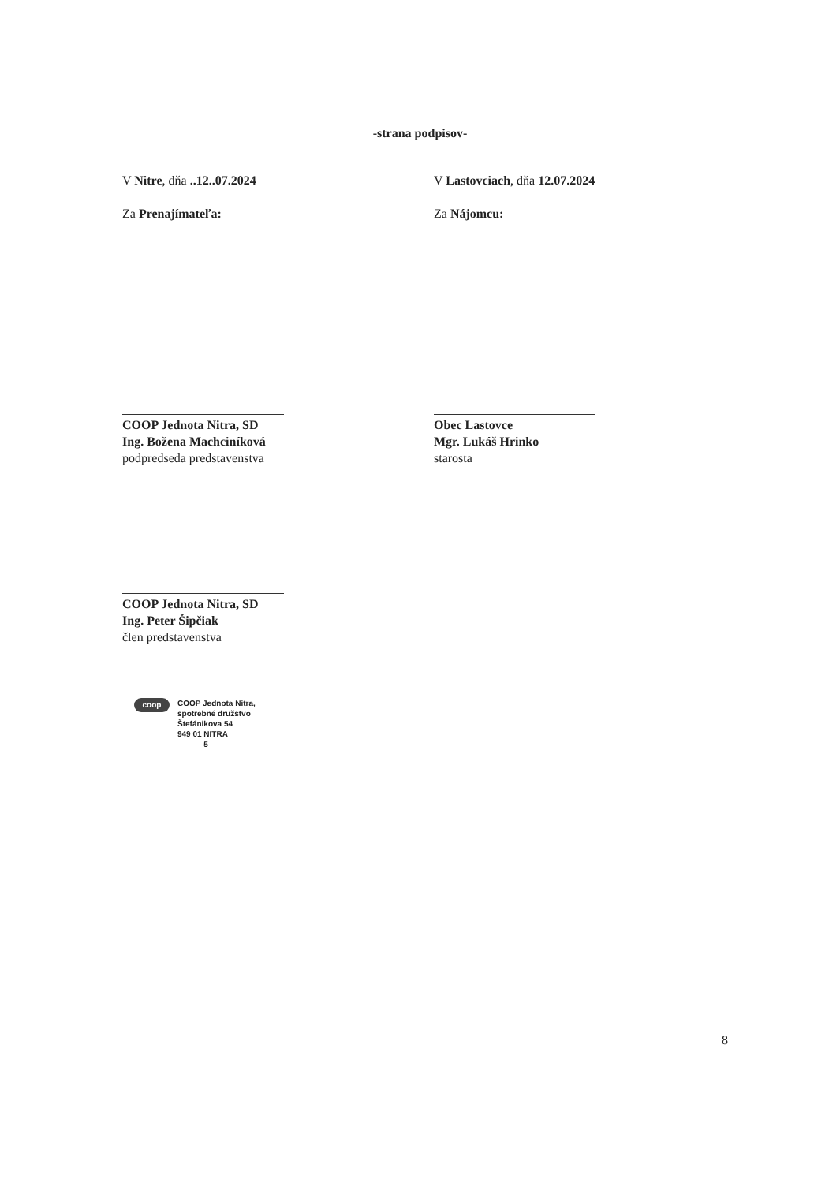-strana podpisov-
V Nitre, dňa ..12..07.2024 V Lastovciach, dňa 12.07.2024
Za Prenajímateľa: Za Nájomcu:
COOP Jednota Nitra, SD
Ing. Božena Machciníková
podpredseda predstavenstva
Obec Lastovce
Mgr. Lukáš Hrinko
starosta
COOP Jednota Nitra, SD
Ing. Peter Šipčiak
člen predstavenstva
coop
COOP Jednota Nitra,
spotrebné družstvo
Štefánikova 54
949 01 NITRA
5
8